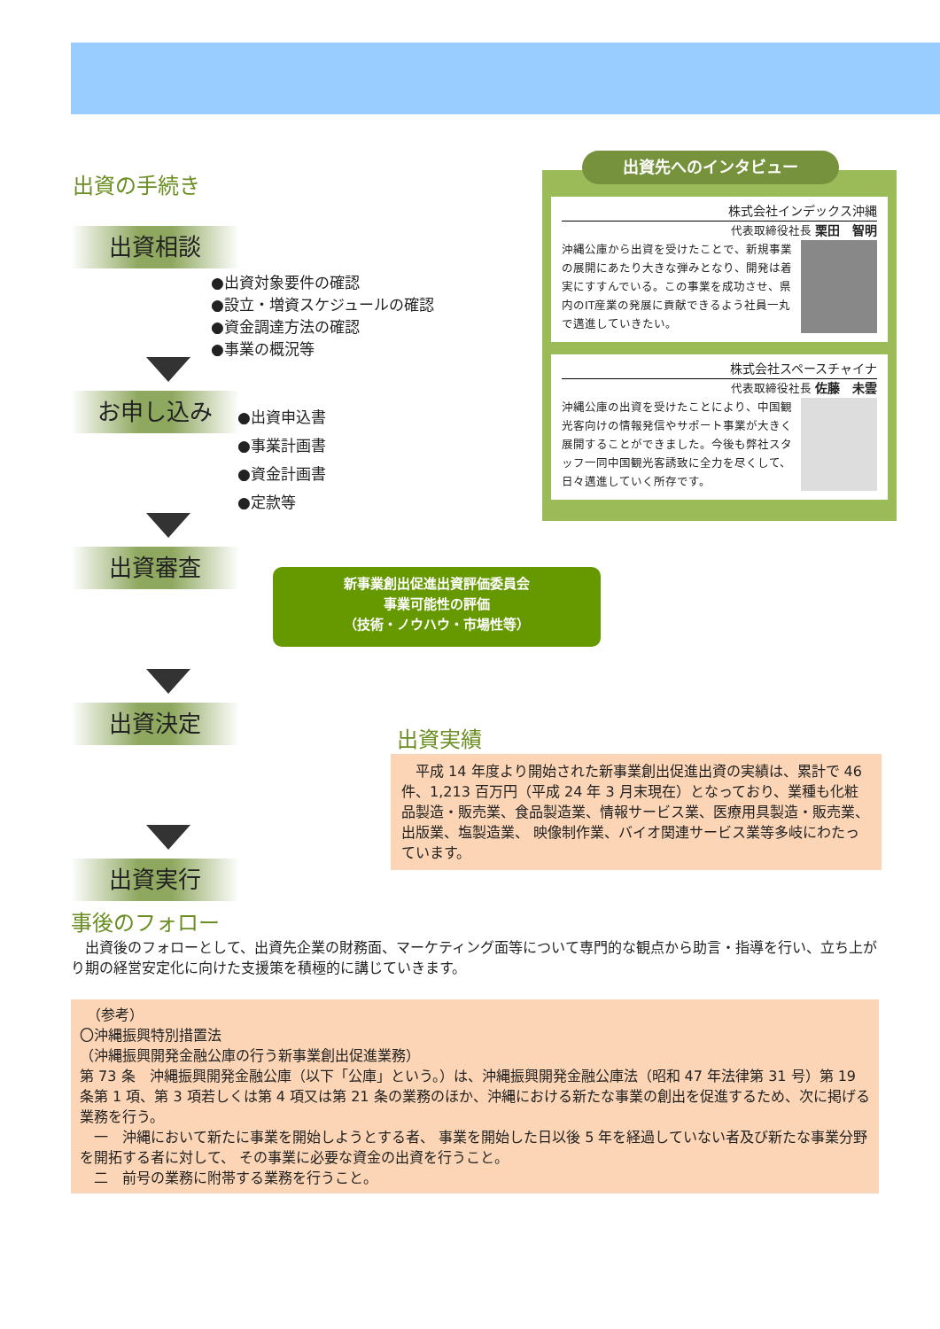出資の手続き
出資相談
●出資対象要件の確認
●設立・増資スケジュールの確認
●資金調達方法の確認
●事業の概況等
お申し込み
●出資申込書
●事業計画書
●資金計画書
●定款等
出資審査
新事業創出促進出資評価委員会
事業可能性の評価
（技術・ノウハウ・市場性等）
出資決定
出資実行
出資先へのインタビュー
株式会社インデックス沖縄
代表取締役社長 栗田　智明
沖縄公庫から出資を受けたことで、新規事業の展開にあたり大きな弾みとなり、開発は着実にすすんでいる。この事業を成功させ、県内のIT産業の発展に貢献できるよう社員一丸で邁進していきたい。
株式会社スペースチャイナ
代表取締役社長 佐藤　未雲
沖縄公庫の出資を受けたことにより、中国観光客向けの情報発信やサポート事業が大きく展開することができました。今後も弊社スタッフ一同中国観光客誘致に全力を尽くして、日々邁進していく所存です。
出資実績
　平成 14 年度より開始された新事業創出促進出資の実績は、累計で 46 件、1,213 百万円（平成 24 年 3 月末現在）となっており、業種も化粧品製造・販売業、食品製造業、情報サービス業、医療用具製造・販売業、出版業、塩製造業、 映像制作業、バイオ関連サービス業等多岐にわたっています。
事後のフォロー
　出資後のフォローとして、出資先企業の財務面、マーケティング面等について専門的な観点から助言・指導を行い、立ち上がり期の経営安定化に向けた支援策を積極的に講じていきます。
　（参考）
〇沖縄振興特別措置法
（沖縄振興開発金融公庫の行う新事業創出促進業務）
第 73 条　沖縄振興開発金融公庫（以下「公庫」という。）は、沖縄振興開発金融公庫法（昭和 47 年法律第 31 号）第 19 条第 1 項、第 3 項若しくは第 4 項又は第 21 条の業務のほか、沖縄における新たな事業の創出を促進するため、次に掲げる業務を行う。
　一　沖縄において新たに事業を開始しようとする者、 事業を開始した日以後 5 年を経過していない者及び新たな事業分野を開拓する者に対して、 その事業に必要な資金の出資を行うこと。
　二　前号の業務に附帯する業務を行うこと。